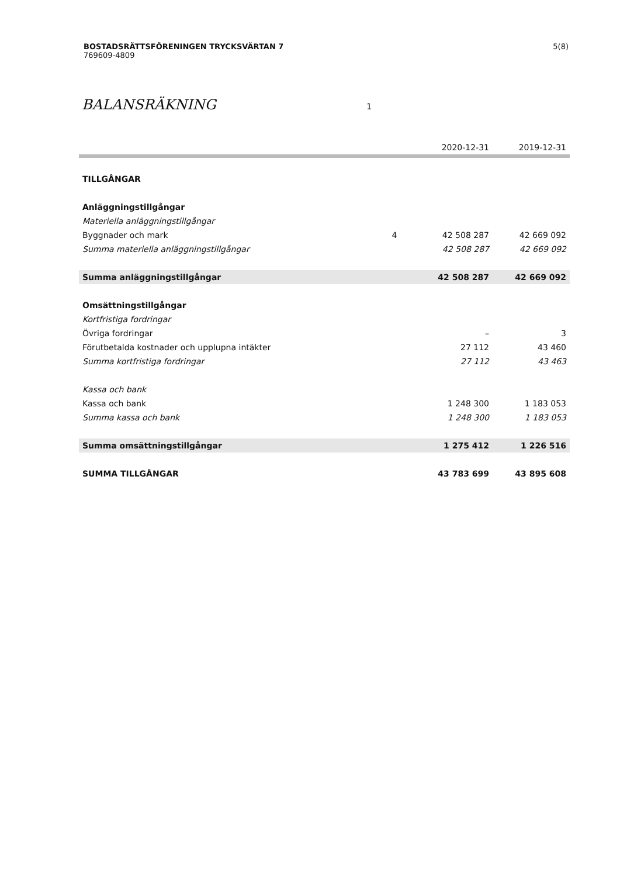5(8) BOSTADSRÄTTSFÖRENINGEN TRYCKSVÄRTAN 7
769609-4809
BALANSRÄKNING 1
| | | 2020-12-31 | 2019-12-31 |
| --- | --- | --- | --- |
| TILLGÅNGAR | | | |
| Anläggningstillgångar | | | |
| Materiella anläggningstillgångar | | | |
| Byggnader och mark | 4 | 42 508 287 | 42 669 092 |
| Summa materiella anläggningstillgångar | | 42 508 287 | 42 669 092 |
| Summa anläggningstillgångar | | 42 508 287 | 42 669 092 |
| Omsättningstillgångar | | | |
| Kortfristiga fordringar | | | |
| Övriga fordringar | | – | 3 |
| Förutbetalda kostnader och upplupna intäkter | | 27 112 | 43 460 |
| Summa kortfristiga fordringar | | 27 112 | 43 463 |
| Kassa och bank | | | |
| Kassa och bank | | 1 248 300 | 1 183 053 |
| Summa kassa och bank | | 1 248 300 | 1 183 053 |
| Summa omsättningstillgångar | | 1 275 412 | 1 226 516 |
| SUMMA TILLGÅNGAR | | 43 783 699 | 43 895 608 |